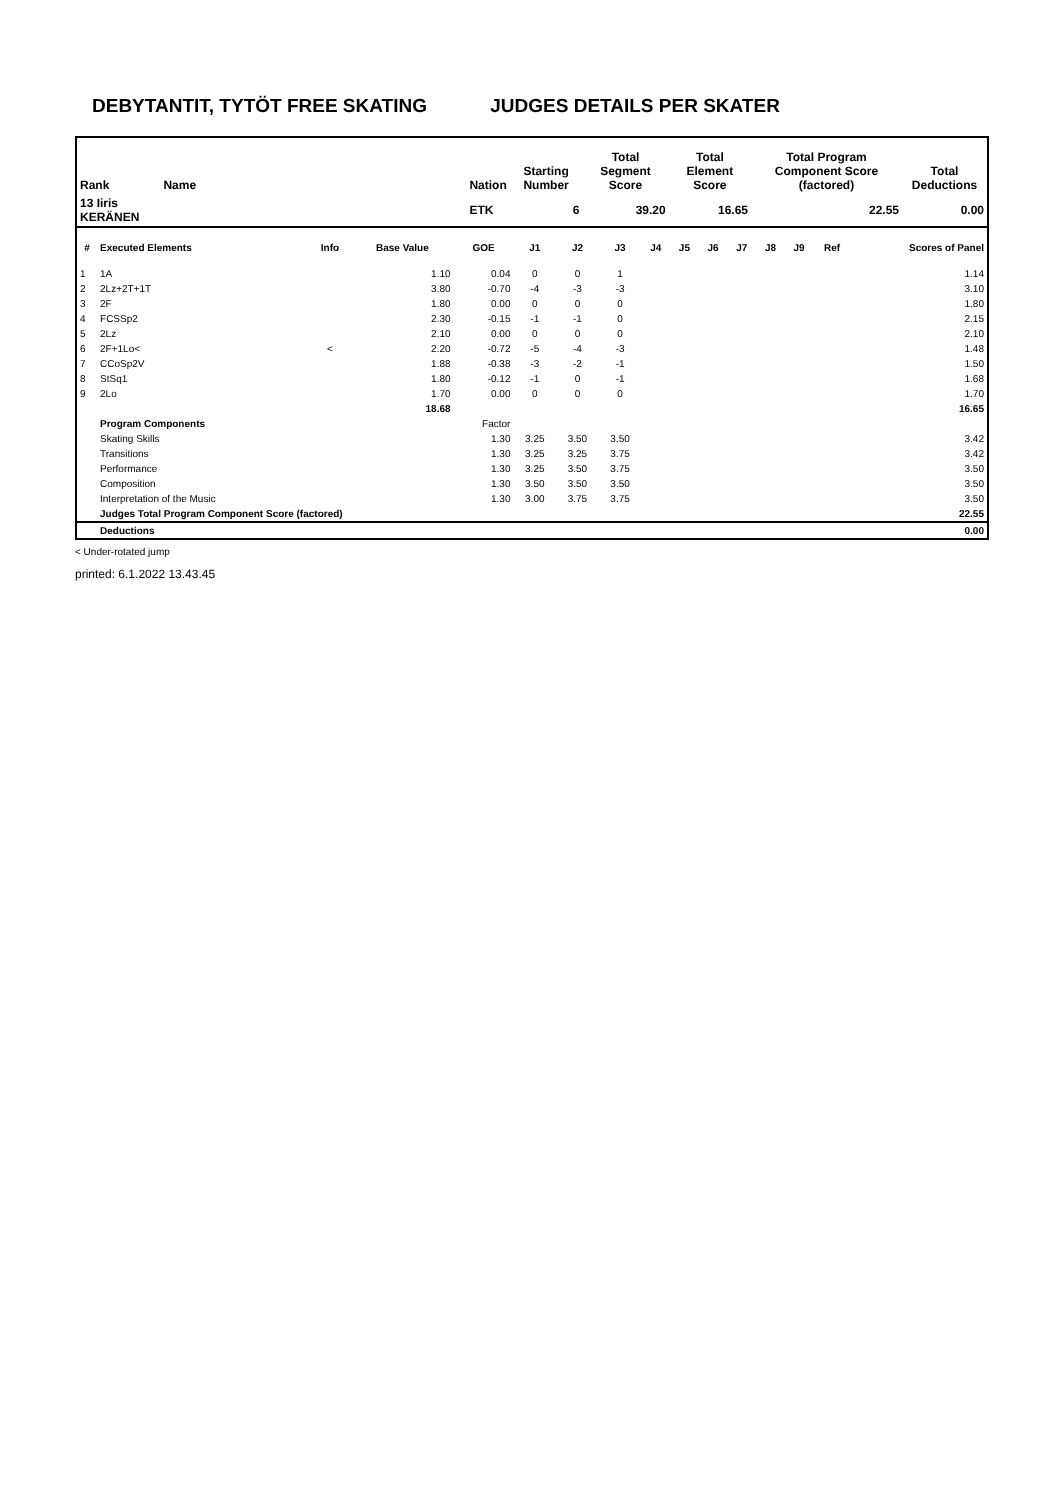DEBYTANTIT, TYTÖT FREE SKATING JUDGES DETAILS PER SKATER
| Rank | Name | Nation | Starting Number | Total Segment Score | Total Element Score | Total Program Component Score (factored) | Total Deductions |
| --- | --- | --- | --- | --- | --- | --- | --- |
| 13 Iiris KERÄNEN | | ETK | 6 | 39.20 | 16.65 | 22.55 | 0.00 |
| # | Executed Elements | Info | Base Value | GOE | J1 | J2 | J3 | J4 | J5 | J6 | J7 | J8 | J9 | Ref | Scores of Panel |
| --- | --- | --- | --- | --- | --- | --- | --- | --- | --- | --- | --- | --- | --- | --- | --- |
| 1 | 1A | | 1.10 | 0.04 | 0 | 0 | 1 | | | | | | | | 1.14 |
| 2 | 2Lz+2T+1T | | 3.80 | -0.70 | -4 | -3 | -3 | | | | | | | | 3.10 |
| 3 | 2F | | 1.80 | 0.00 | 0 | 0 | 0 | | | | | | | | 1.80 |
| 4 | FCSSp2 | | 2.30 | -0.15 | -1 | -1 | 0 | | | | | | | | 2.15 |
| 5 | 2Lz | | 2.10 | 0.00 | 0 | 0 | 0 | | | | | | | | 2.10 |
| 6 | 2F+1Lo< | < | 2.20 | -0.72 | -5 | -4 | -3 | | | | | | | | 1.48 |
| 7 | CCoSp2V | | 1.88 | -0.38 | -3 | -2 | -1 | | | | | | | | 1.50 |
| 8 | StSq1 | | 1.80 | -0.12 | -1 | 0 | -1 | | | | | | | | 1.68 |
| 9 | 2Lo | | 1.70 | 0.00 | 0 | 0 | 0 | | | | | | | | 1.70 |
| | | | 18.68 | | | | | | | | | | | | 16.65 |
| | Program Components | | | Factor | | | | | | | | | | | |
| | Skating Skills | | | 1.30 | 3.25 | 3.50 | 3.50 | | | | | | | | 3.42 |
| | Transitions | | | 1.30 | 3.25 | 3.25 | 3.75 | | | | | | | | 3.42 |
| | Performance | | | 1.30 | 3.25 | 3.50 | 3.75 | | | | | | | | 3.50 |
| | Composition | | | 1.30 | 3.50 | 3.50 | 3.50 | | | | | | | | 3.50 |
| | Interpretation of the Music | | | 1.30 | 3.00 | 3.75 | 3.75 | | | | | | | | 3.50 |
| | Judges Total Program Component Score (factored) | | | | | | | | | | | | | | 22.55 |
| | Deductions | | | | | | | | | | | | | | 0.00 |
< Under-rotated jump
printed: 6.1.2022 13.43.45